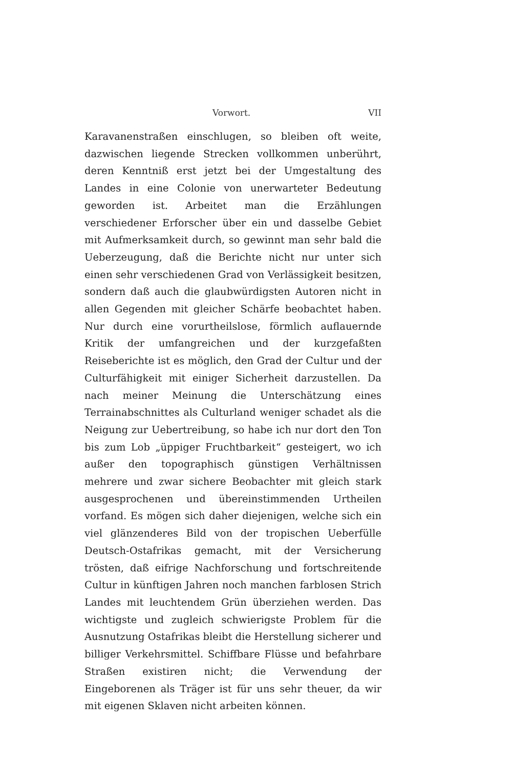Vorwort. VII
Karavanenstraßen einschlugen, so bleiben oft weite, dazwischen liegende Strecken vollkommen unberührt, deren Kenntniß erst jetzt bei der Umgestaltung des Landes in eine Colonie von unerwarteter Bedeutung geworden ist. Arbeitet man die Erzählungen verschiedener Erforscher über ein und dasselbe Gebiet mit Aufmerksamkeit durch, so gewinnt man sehr bald die Ueberzeugung, daß die Berichte nicht nur unter sich einen sehr verschiedenen Grad von Verlässigkeit besitzen, sondern daß auch die glaubwürdigsten Autoren nicht in allen Gegenden mit gleicher Schärfe beobachtet haben. Nur durch eine vorurtheilslose, förmlich auflauernde Kritik der umfangreichen und der kurzgefaßten Reiseberichte ist es möglich, den Grad der Cultur und der Culturfähigkeit mit einiger Sicherheit darzustellen. Da nach meiner Meinung die Unterschätzung eines Terrainabschnittes als Culturland weniger schadet als die Neigung zur Uebertreibung, so habe ich nur dort den Ton bis zum Lob „üppiger Fruchtbarkeit“ gesteigert, wo ich außer den topographisch günstigen Verhältnissen mehrere und zwar sichere Beobachter mit gleich stark ausgesprochenen und übereinstimmenden Urtheilen vorfand. Es mögen sich daher diejenigen, welche sich ein viel glänzenderes Bild von der tropischen Ueberfülle Deutsch-Ostafrikas gemacht, mit der Versicherung trösten, daß eifrige Nachforschung und fortschreitende Cultur in künftigen Jahren noch manchen farblosen Strich Landes mit leuchtendem Grün überziehen werden. Das wichtigste und zugleich schwierigste Problem für die Ausnutzung Ostafrikas bleibt die Herstellung sicherer und billiger Verkehrsmittel. Schiffbare Flüsse und befahrbare Straßen existiren nicht; die Verwendung der Eingeborenen als Träger ist für uns sehr theuer, da wir mit eigenen Sklaven nicht arbeiten können.